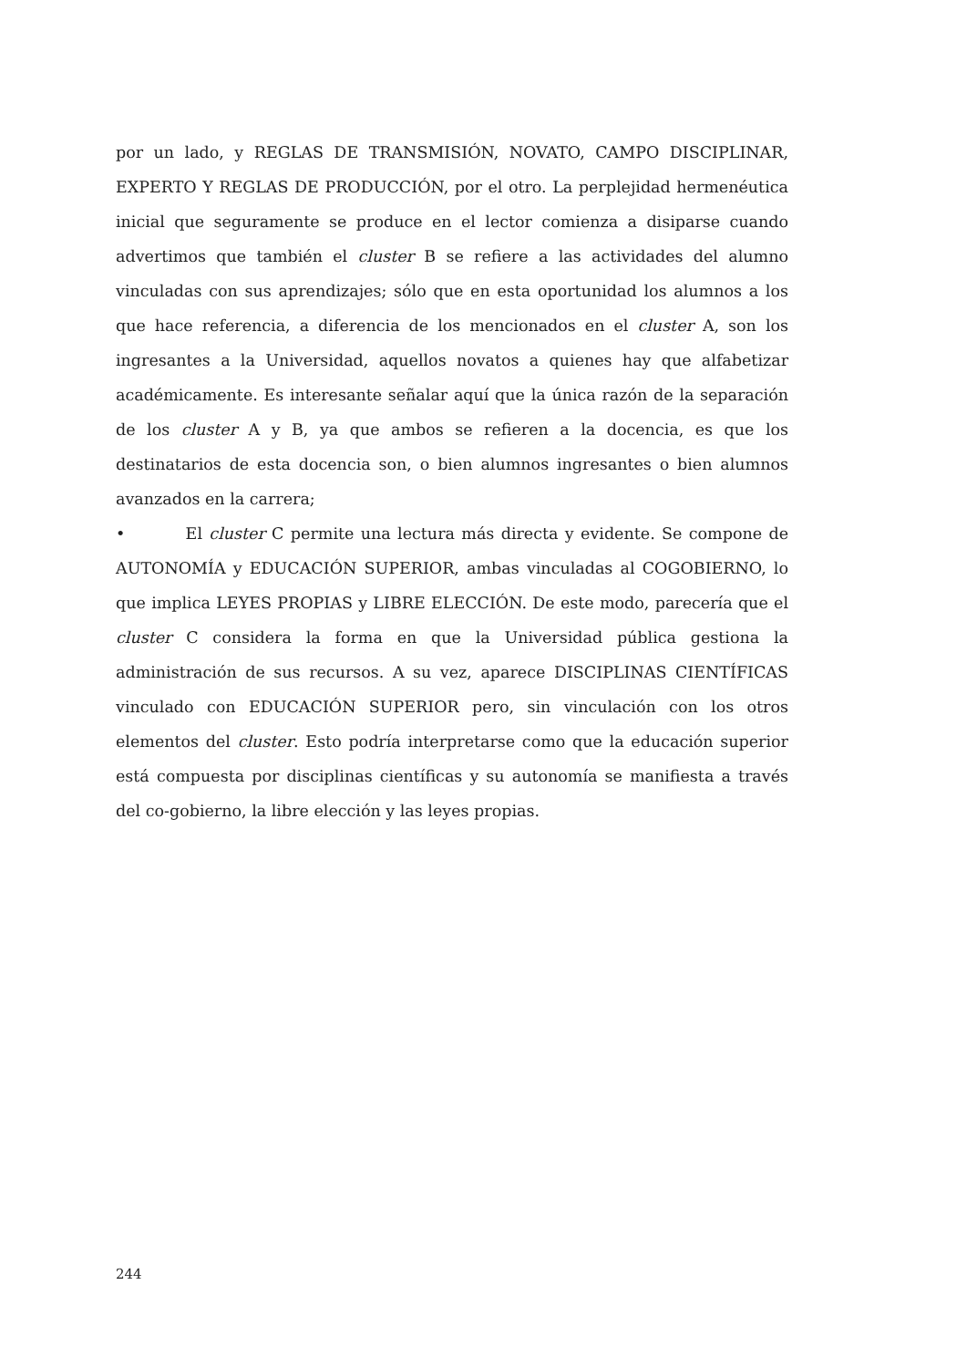por un lado, y REGLAS DE TRANSMISIÓN, NOVATO, CAMPO DISCIPLINAR, EXPERTO Y REGLAS DE PRODUCCIÓN, por el otro. La perplejidad hermenéutica inicial que seguramente se produce en el lector comienza a disiparse cuando advertimos que también el cluster B se refiere a las actividades del alumno vinculadas con sus aprendizajes; sólo que en esta oportunidad los alumnos a los que hace referencia, a diferencia de los mencionados en el cluster A, son los ingresantes a la Universidad, aquellos novatos a quienes hay que alfabetizar académicamente. Es interesante señalar aquí que la única razón de la separación de los cluster A y B, ya que ambos se refieren a la docencia, es que los destinatarios de esta docencia son, o bien alumnos ingresantes o bien alumnos avanzados en la carrera;
• El cluster C permite una lectura más directa y evidente. Se compone de AUTONOMÍA y EDUCACIÓN SUPERIOR, ambas vinculadas al COGOBIERNO, lo que implica LEYES PROPIAS y LIBRE ELECCIÓN. De este modo, parecería que el cluster C considera la forma en que la Universidad pública gestiona la administración de sus recursos. A su vez, aparece DISCIPLINAS CIENTÍFICAS vinculado con EDUCACIÓN SUPERIOR pero, sin vinculación con los otros elementos del cluster. Esto podría interpretarse como que la educación superior está compuesta por disciplinas científicas y su autonomía se manifiesta a través del co-gobierno, la libre elección y las leyes propias.
244